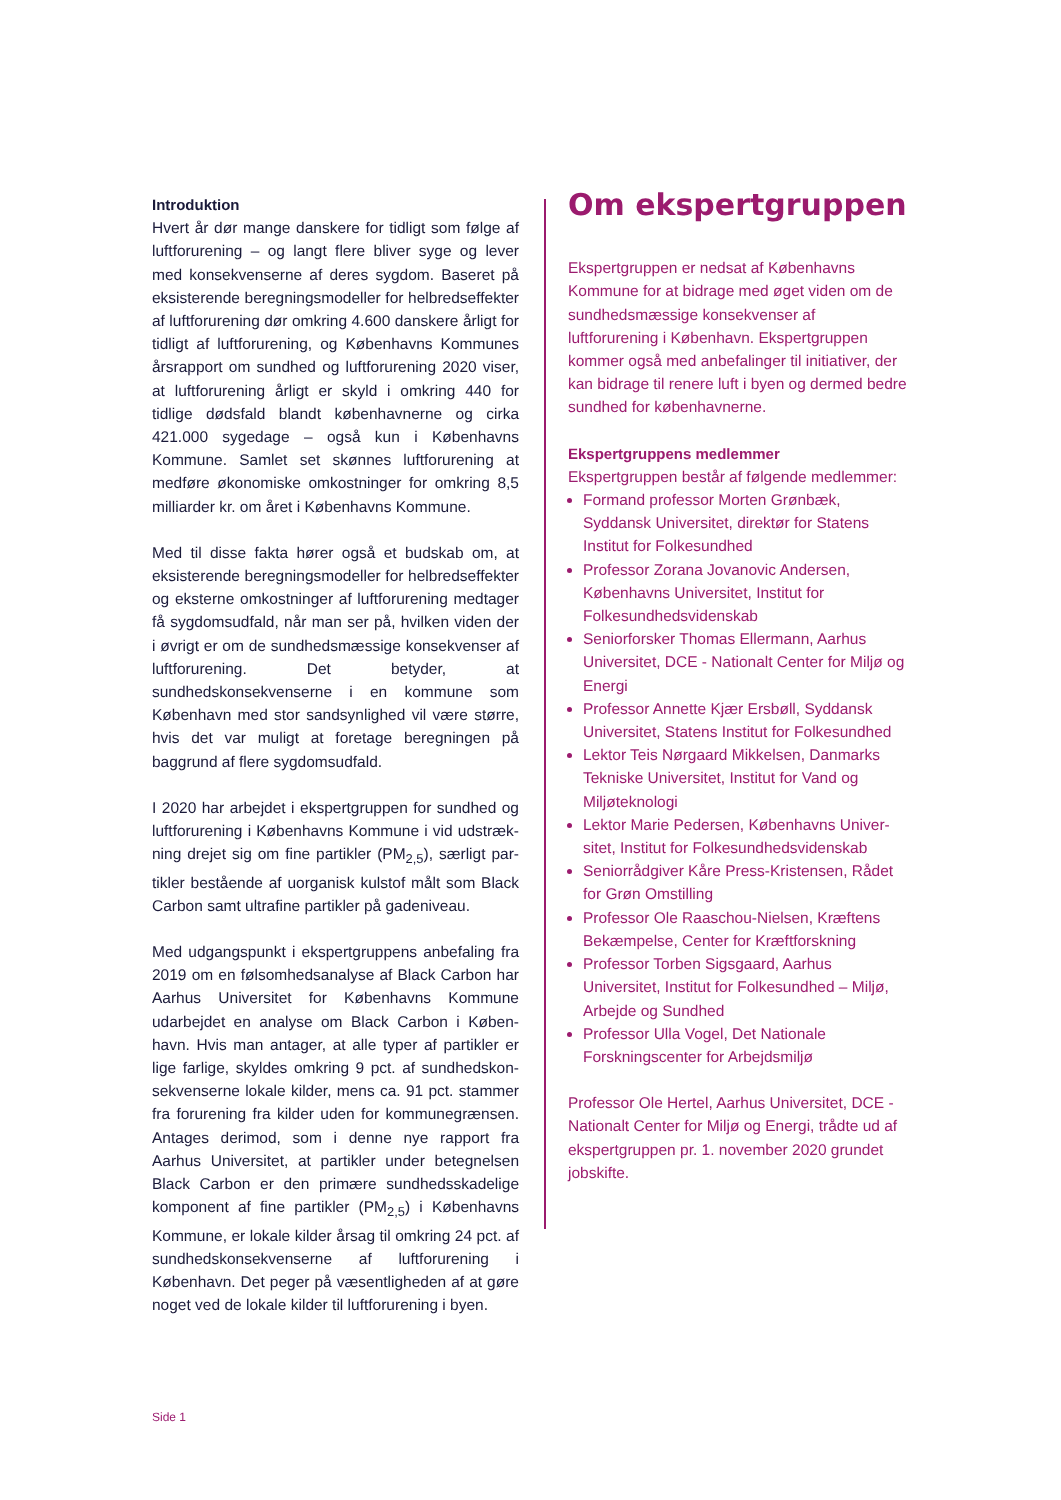Introduktion
Hvert år dør mange danskere for tidligt som følge af luftforurening – og langt flere bliver syge og lever med konsekvenserne af deres sygdom. Baseret på eksisterende beregningsmodeller for helbredsef­fekter af luftforurening dør omkring 4.600 danskere årligt for tidligt af luftforurening, og Københavns Kommunes årsrapport om sundhed og luftforure­ning 2020 viser, at luftforurening årligt er skyld i omkring 440 for tidlige dødsfald blandt københav­nerne og cirka 421.000 sygedage – også kun i Køben­havns Kommune. Samlet set skønnes luftforurening at medføre økonomiske omkostninger for omkring 8,5 milliarder kr. om året i Københavns Kommune.
Med til disse fakta hører også et budskab om, at eksisterende beregningsmodeller for helbredsef­fekter og eksterne omkostninger af luftforurening medtager få sygdomsudfald, når man ser på, hvil­ken viden der i øvrigt er om de sundhedsmæs­sige konsekvenser af luftforurening. Det betyder, at sundhedskonsekvenserne i en kommune som København med stor sandsynlighed vil være større, hvis det var muligt at foretage beregningen på baggrund af flere sygdomsudfald.
I 2020 har arbejdet i ekspertgruppen for sundhed og luftforurening i Københavns Kommune i vid udstræk­ning drejet sig om fine partikler (PM<sub>2,5</sub>), særligt par­tikler bestående af uorganisk kulstof målt som Black Carbon samt ultrafine partikler på gadeniveau.
Med udgangspunkt i ekspertgruppens anbefaling fra 2019 om en følsomhedsanalyse af Black Carbon har Aarhus Universitet for Københavns Kommune udarbejdet en analyse om Black Carbon i Køben­havn. Hvis man antager, at alle typer af partikler er lige farlige, skyldes omkring 9 pct. af sundhedskon­sekvenserne lokale kilder, mens ca. 91 pct. stammer fra forurening fra kilder uden for kommunegræn­sen. Antages derimod, som i denne nye rapport fra Aarhus Universitet, at partikler under betegnelsen Black Carbon er den primære sundhedsskadelige komponent af fine partikler (PM<sub>2,5</sub>) i Københavns Kommune, er lokale kilder årsag til omkring 24 pct. af sundhedskonsekvenserne af luftforurening i København. Det peger på væsentligheden af at gøre noget ved de lokale kilder til luftforurening i byen.
Om ekspertgruppen
Ekspertgruppen er nedsat af Københavns Kommune for at bidrage med øget viden om de sundhedsmæssige konsekvenser af luftforurening i København. Ekspertgruppen kommer også med anbefalinger til initiativer, der kan bidrage til renere luft i byen og der­med bedre sundhed for københavnerne.
Ekspertgruppens medlemmer
Ekspertgruppen består af følgende medlemmer:
Formand professor Morten Grønbæk, Syddansk Universitet, direktør for Statens Institut for Folkesundhed
Professor Zorana Jovanovic Andersen, Københavns Universitet, Institut for Folkesundhedsvidenskab
Seniorforsker Thomas Ellermann, Aarhus Universitet, DCE - Nationalt Center for Miljø og Energi
Professor Annette Kjær Ersbøll, Syddansk Universitet, Statens Institut for Folkesund­hed
Lektor Teis Nørgaard Mikkelsen, Danmarks Tekniske Universitet, Institut for Vand og Miljøteknologi
Lektor Marie Pedersen, Københavns Univer­sitet, Institut for Folkesundhedsvidenskab
Seniorrådgiver Kåre Press-Kristensen, Rådet for Grøn Omstilling
Professor Ole Raaschou-Nielsen, Kræftens Bekæmpelse, Center for Kræftforskning
Professor Torben Sigsgaard, Aarhus Universitet, Institut for Folkesundhed – Miljø, Arbejde og Sundhed
Professor Ulla Vogel, Det Nationale Forskningscenter for Arbejdsmiljø
Professor Ole Hertel, Aarhus Universitet, DCE - Nationalt Center for Miljø og Energi, trådte ud af ekspertgruppen pr. 1. november 2020 grundet jobskifte.
Side 1